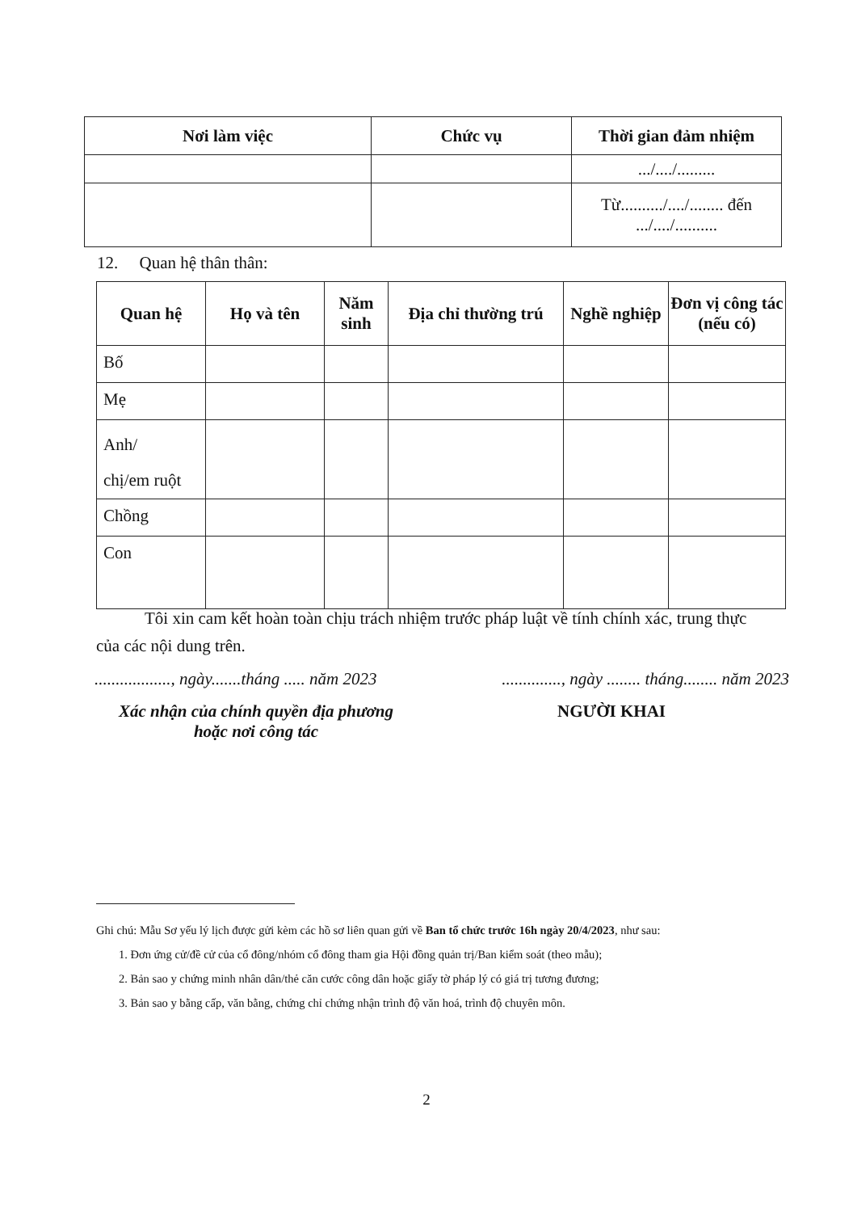| Nơi làm việc | Chức vụ | Thời gian đảm nhiệm |
| --- | --- | --- |
| | | .../..../......... |
| | | Từ........../..../........ đến .../..../.......... |
12. Quan hệ thân thân:
| Quan hệ | Họ và tên | Năm sinh | Địa chỉ thường trú | Nghề nghiệp | Đơn vị công tác (nếu có) |
| --- | --- | --- | --- | --- | --- |
| Bố | | | | | |
| Mẹ | | | | | |
| Anh/ chị/em ruột | | | | | |
| Chồng | | | | | |
| Con | | | | | |
Tôi xin cam kết hoàn toàn chịu trách nhiệm trước pháp luật về tính chính xác, trung thực của các nội dung trên.
.................., ngày.......tháng ..... năm 2023 .............., ngày ........ tháng........ năm 2023
Xác nhận của chính quyền địa phương
hoặc nơi công tác
NGƯỜI KHAI
Ghi chú: Mẫu Sơ yếu lý lịch được gửi kèm các hồ sơ liên quan gửi về Ban tổ chức trước 16h ngày 20/4/2023, như sau:
1. Đơn ứng cử/đề cử của cổ đông/nhóm cổ đông tham gia Hội đồng quản trị/Ban kiểm soát (theo mẫu);
2. Bản sao y chứng minh nhân dân/thẻ căn cước công dân hoặc giấy tờ pháp lý có giá trị tương đương;
3. Bản sao y bằng cấp, văn bằng, chứng chỉ chứng nhận trình độ văn hoá, trình độ chuyên môn.
2